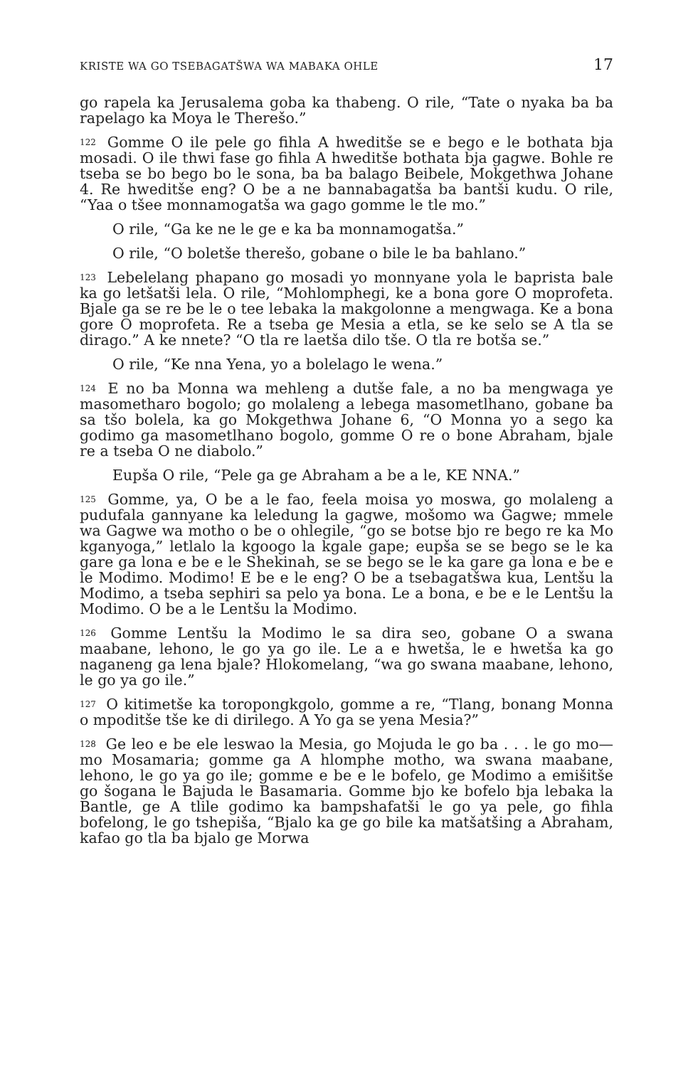KRISTE WA GO TSEBAGATŠWA WA MABAKA OHLE 17
go rapela ka Jerusalema goba ka thabeng. O rile, “Tate o nyaka ba ba rapelago ka Moya le Therešo.”
<sup>122</sup> Gomme O ile pele go fihla A hweditše se e bego e le bothata bja mosadi. O ile thwi fase go fihla A hweditše bothata bja gagwe. Bohle re tseba se bo bego bo le sona, ba ba balago Beibele, Mokgethwa Johane 4. Re hweditše eng? O be a ne bannabagatša ba bantši kudu. O rile, “Yaa o tšee monnamogatša wa gago gomme le tle mo.”
O rile, “Ga ke ne le ge e ka ba monnamogatša.”
O rile, “O boletše therešo, gobane o bile le ba bahlano.”
<sup>123</sup> Lebelelang phapano go mosadi yo monnyane yola le baprista bale ka go letšatši lela. O rile, “Mohlomphegi, ke a bona gore O moprofeta. Bjale ga se re be le o tee lebaka la makgolonne a mengwaga. Ke a bona gore O moprofeta. Re a tseba ge Mesia a etla, se ke selo se A tla se dirago.” A ke nnete? “O tla re laetša dilo tše. O tla re botša se.”
O rile, “Ke nna Yena, yo a bolelago le wena.”
<sup>124</sup> E no ba Monna wa mehleng a dutše fale, a no ba mengwaga ye masometharo bogolo; go molaleng a lebega masometlhano, gobane ba sa tšo bolela, ka go Mokgethwa Johane 6, “O Monna yo a sego ka godimo ga masometlhano bogolo, gomme O re o bone Abraham, bjale re a tseba O ne diabolo.”
Eupša O rile, “Pele ga ge Abraham a be a le, KE NNA.”
<sup>125</sup> Gomme, ya, O be a le fao, feela moisa yo moswa, go molaleng a pudufala gannyane ka leledung la gagwe, mošomo wa Gagwe; mmele wa Gagwe wa motho o be o ohlegile, “go se botse bjo re bego re ka Mo kganyoga,” letlalo la kgoogo la kgale gape; eupša se se bego se le ka gare ga lona e be e le Shekinah, se se bego se le ka gare ga lona e be e le Modimo. Modimo! E be e le eng? O be a tsebagatšwa kua, Lentšu la Modimo, a tseba sephiri sa pelo ya bona. Le a bona, e be e le Lentšu la Modimo. O be a le Lentšu la Modimo.
<sup>126</sup> Gomme Lentšu la Modimo le sa dira seo, gobane O a swana maabane, lehono, le go ya go ile. Le a e hwetša, le e hwetša ka go naganeng ga lena bjale? Hlokomelang, “wa go swana maabane, lehono, le go ya go ile.”
<sup>127</sup> O kitimetše ka toropongkgolo, gomme a re, “Tlang, bonang Monna o mpoditše tše ke di dirilego. A Yo ga se yena Mesia?”
<sup>128</sup> Ge leo e be ele leswao la Mesia, go Mojuda le go ba . . . le go mo—mo Mosamaria; gomme ga A hlomphe motho, wa swana maabane, lehono, le go ya go ile; gomme e be e le bofelo, ge Modimo a emišitše go šogana le Bajuda le Basamaria. Gomme bjo ke bofelo bja lebaka la Bantle, ge A tlile godimo ka bampshafatši le go ya pele, go fihla bofelong, le go tshepiša, “Bjalo ka ge go bile ka matšatšing a Abraham, kafao go tla ba bjalo ge Morwa